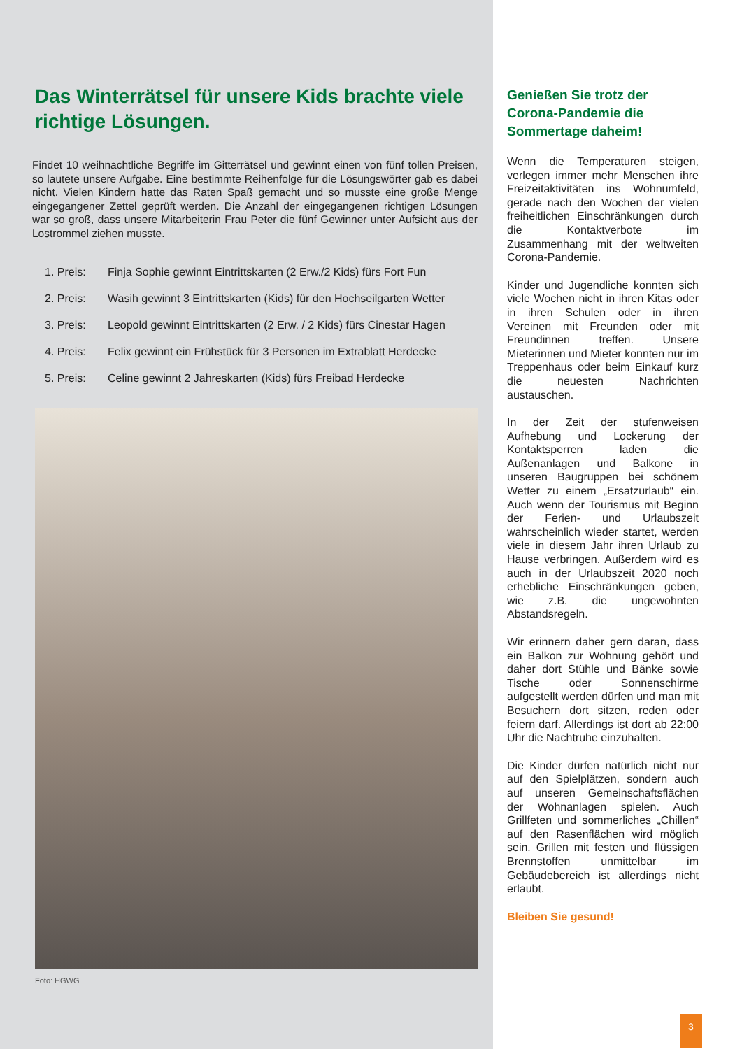Das Winterrätsel für unsere Kids brachte viele richtige Lösungen.
Findet 10 weihnachtliche Begriffe im Gitterrätsel und gewinnt einen von fünf tollen Preisen, so lautete unsere Aufgabe. Eine bestimmte Reihenfolge für die Lösungswörter gab es dabei nicht. Vielen Kindern hatte das Raten Spaß gemacht und so musste eine große Menge eingegangener Zettel geprüft werden. Die Anzahl der eingegangenen richtigen Lösungen war so groß, dass unsere Mitarbeiterin Frau Peter die fünf Gewinner unter Aufsicht aus der Lostrommel ziehen musste.
1. Preis: Finja Sophie gewinnt Eintrittskarten (2 Erw./2 Kids) fürs Fort Fun
2. Preis: Wasih gewinnt 3 Eintrittskarten (Kids) für den Hochseilgarten Wetter
3. Preis: Leopold gewinnt Eintrittskarten (2 Erw. / 2 Kids) fürs Cinestar Hagen
4. Preis: Felix gewinnt ein Frühstück für 3 Personen im Extrablatt Herdecke
5. Preis: Celine gewinnt 2 Jahreskarten (Kids) fürs Freibad Herdecke
Foto: HGWG
Genießen Sie trotz der Corona-Pandemie die Sommertage daheim!
Wenn die Temperaturen steigen, verlegen immer mehr Menschen ihre Freizeitaktivitäten ins Wohnumfeld, gerade nach den Wochen der vielen freiheitlichen Einschränkungen durch die Kontaktverbote im Zusammenhang mit der weltweiten Corona-Pandemie.
Kinder und Jugendliche konnten sich viele Wochen nicht in ihren Kitas oder in ihren Schulen oder in ihren Vereinen mit Freunden oder mit Freundinnen treffen. Unsere Mieterinnen und Mieter konnten nur im Treppenhaus oder beim Einkauf kurz die neuesten Nachrichten austauschen.
In der Zeit der stufenweisen Aufhebung und Lockerung der Kontaktsperren laden die Außenanlagen und Balkone in unseren Baugruppen bei schönem Wetter zu einem „Ersatzurlaub“ ein. Auch wenn der Tourismus mit Beginn der Ferien- und Urlaubszeit wahrscheinlich wieder startet, werden viele in diesem Jahr ihren Urlaub zu Hause verbringen. Außerdem wird es auch in der Urlaubszeit 2020 noch erhebliche Einschränkungen geben, wie z.B. die ungewohnten Abstandsregeln.
Wir erinnern daher gern daran, dass ein Balkon zur Wohnung gehört und daher dort Stühle und Bänke sowie Tische oder Sonnenschirme aufgestellt werden dürfen und man mit Besuchern dort sitzen, reden oder feiern darf. Allerdings ist dort ab 22:00 Uhr die Nachtruhe einzuhalten.
Die Kinder dürfen natürlich nicht nur auf den Spielplätzen, sondern auch auf unseren Gemeinschaftsflächen der Wohnanlagen spielen. Auch Grillfeten und sommerliches „Chillen“ auf den Rasenflächen wird möglich sein. Grillen mit festen und flüssigen Brennstoffen unmittelbar im Gebäudebereich ist allerdings nicht erlaubt.
Bleiben Sie gesund!
3